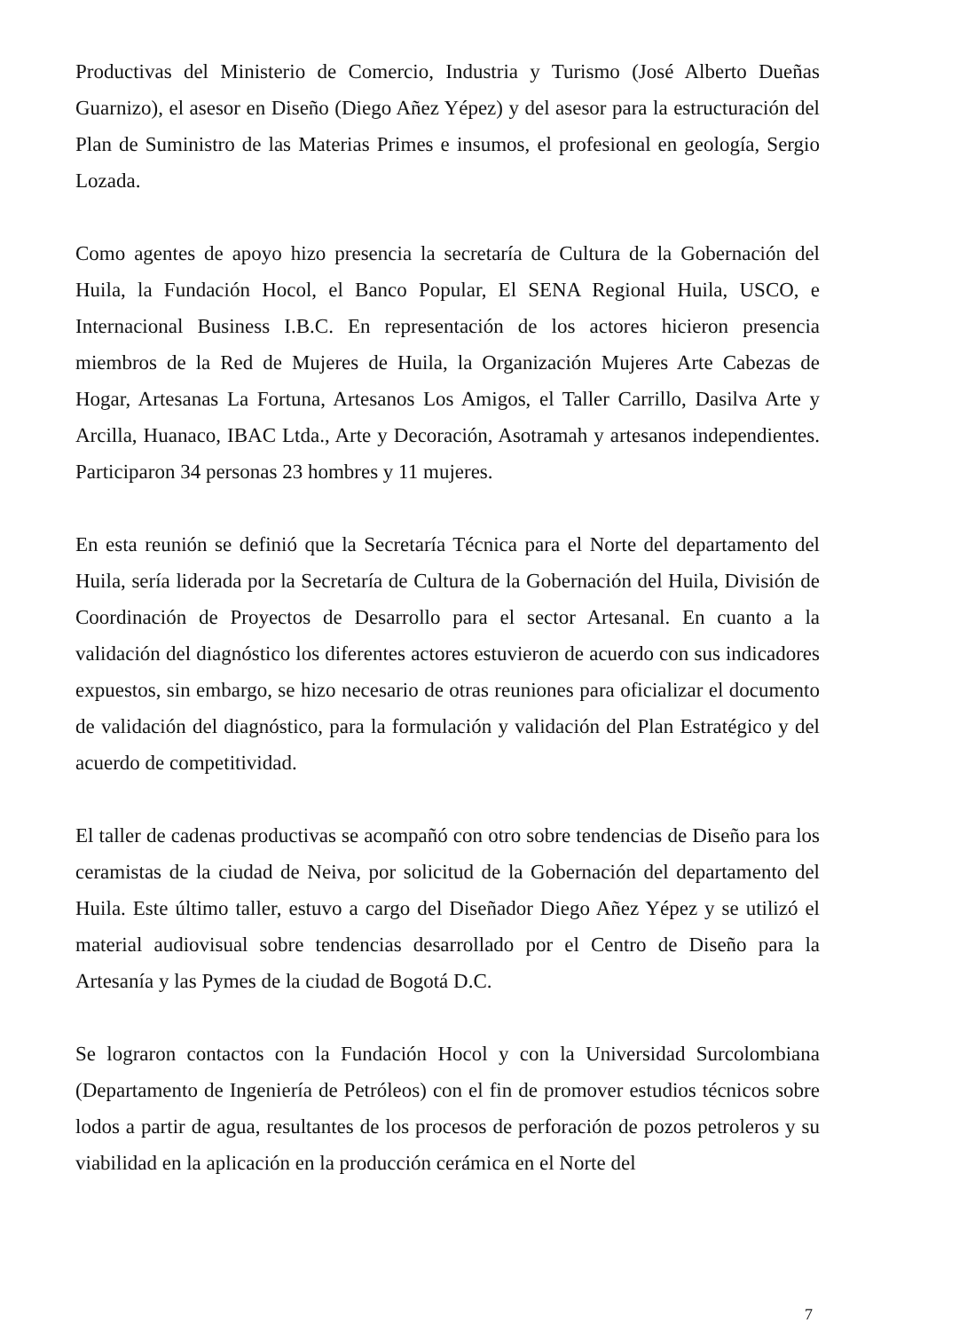Productivas del Ministerio de Comercio, Industria y Turismo (José Alberto Dueñas Guarnizo), el asesor en Diseño (Diego Añez Yépez) y del asesor para la estructuración del Plan de Suministro de las Materias Primes e insumos, el profesional en geología, Sergio Lozada.
Como agentes de apoyo hizo presencia la secretaría de Cultura de la Gobernación del Huila, la Fundación Hocol, el Banco Popular, El SENA Regional Huila, USCO, e Internacional Business I.B.C. En representación de los actores hicieron presencia miembros de la Red de Mujeres de Huila, la Organización Mujeres Arte Cabezas de Hogar, Artesanas La Fortuna, Artesanos Los Amigos, el Taller Carrillo, Dasilva Arte y Arcilla, Huanaco, IBAC Ltda., Arte y Decoración, Asotramah y artesanos independientes. Participaron 34 personas 23 hombres y 11 mujeres.
En esta reunión se definió que la Secretaría Técnica para el Norte del departamento del Huila, sería liderada por la Secretaría de Cultura de la Gobernación del Huila, División de Coordinación de Proyectos de Desarrollo para el sector Artesanal. En cuanto a la validación del diagnóstico los diferentes actores estuvieron de acuerdo con sus indicadores expuestos, sin embargo, se hizo necesario de otras reuniones para oficializar el documento de validación del diagnóstico, para la formulación y validación del Plan Estratégico y del acuerdo de competitividad.
El taller de cadenas productivas se acompañó con otro sobre tendencias de Diseño para los ceramistas de la ciudad de Neiva, por solicitud de la Gobernación del departamento del Huila. Este último taller, estuvo a cargo del Diseñador Diego Añez Yépez y se utilizó el material audiovisual sobre tendencias desarrollado por el Centro de Diseño para la Artesanía y las Pymes de la ciudad de Bogotá D.C.
Se lograron contactos con la Fundación Hocol y con la Universidad Surcolombiana (Departamento de Ingeniería de Petróleos) con el fin de promover estudios técnicos sobre lodos a partir de agua, resultantes de los procesos de perforación de pozos petroleros y su viabilidad en la aplicación en la producción cerámica en el Norte del
7